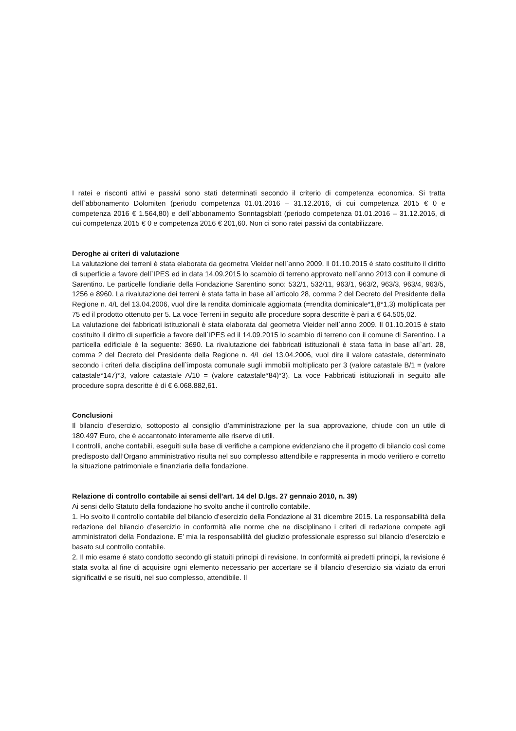I ratei e risconti attivi e passivi sono stati determinati secondo il criterio di competenza economica. Si tratta dell`abbonamento Dolomiten (periodo competenza 01.01.2016 – 31.12.2016, di cui competenza 2015 € 0 e competenza 2016 € 1.564,80) e dell`abbonamento Sonntagsblatt (periodo competenza 01.01.2016 – 31.12.2016, di cui competenza 2015 € 0 e competenza 2016 € 201,60. Non ci sono ratei passivi da contabilizzare.
Deroghe ai criteri di valutazione
La valutazione dei terreni è stata elaborata da geometra Vieider nell`anno 2009. Il 01.10.2015 è stato costituito il diritto di superficie a favore dell`IPES ed in data 14.09.2015 lo scambio di terreno approvato nell`anno 2013 con il comune di Sarentino. Le particelle fondiarie della Fondazione Sarentino sono: 532/1, 532/11, 963/1, 963/2, 963/3, 963/4, 963/5, 1256 e 8960. La rivalutazione dei terreni è stata fatta in base all`articolo 28, comma 2 del Decreto del Presidente della Regione n. 4/L del 13.04.2006, vuol dire la rendita dominicale aggiornata (=rendita dominicale*1,8*1,3) moltiplicata per 75 ed il prodotto ottenuto per 5. La voce Terreni in seguito alle procedure sopra descritte è pari a € 64.505,02.
La valutazione dei fabbricati istituzionali è stata elaborata dal geometra Vieider nell`anno 2009. Il 01.10.2015 è stato costituito il diritto di superficie a favore dell`IPES ed il 14.09.2015 lo scambio di terreno con il comune di Sarentino. La particella edificiale è la seguente: 3690. La rivalutazione dei fabbricati istituzionali è stata fatta in base all`art. 28, comma 2 del Decreto del Presidente della Regione n. 4/L del 13.04.2006, vuol dire il valore catastale, determinato secondo i criteri della disciplina dell`imposta comunale sugli immobili moltiplicato per 3 (valore catastale B/1 = (valore catastale*147)*3, valore catastale A/10 = (valore catastale*84)*3). La voce Fabbricati istituzionali in seguito alle procedure sopra descritte è di € 6.068.882,61.
Conclusioni
Il bilancio d’esercizio, sottoposto al consiglio d’amministrazione per la sua approvazione, chiude con un utile di 180.497 Euro, che è accantonato interamente alle riserve di utili.
I controlli, anche contabili, eseguiti sulla base di verifiche a campione evidenziano che il progetto di bilancio così come predisposto dall’Organo amministrativo risulta nel suo complesso attendibile e rappresenta in modo veritiero e corretto la situazione patrimoniale e finanziaria della fondazione.
Relazione di controllo contabile ai sensi dell’art. 14 del D.lgs. 27 gennaio 2010, n. 39)
Ai sensi dello Statuto della fondazione ho svolto anche il controllo contabile.
1. Ho svolto il controllo contabile del bilancio d’esercizio della Fondazione al 31 dicembre 2015. La responsabilità della redazione del bilancio d’esercizio in conformità alle norme che ne disciplinano i criteri di redazione compete agli amministratori della Fondazione. E’ mia la responsabilità del giudizio professionale espresso sul bilancio d’esercizio e basato sul controllo contabile.
2. Il mio esame é stato condotto secondo gli statuiti principi di revisione. In conformità ai predetti principi, la revisione é stata svolta al fine di acquisire ogni elemento necessario per accertare se il bilancio d’esercizio sia viziato da errori significativi e se risulti, nel suo complesso, attendibile. Il